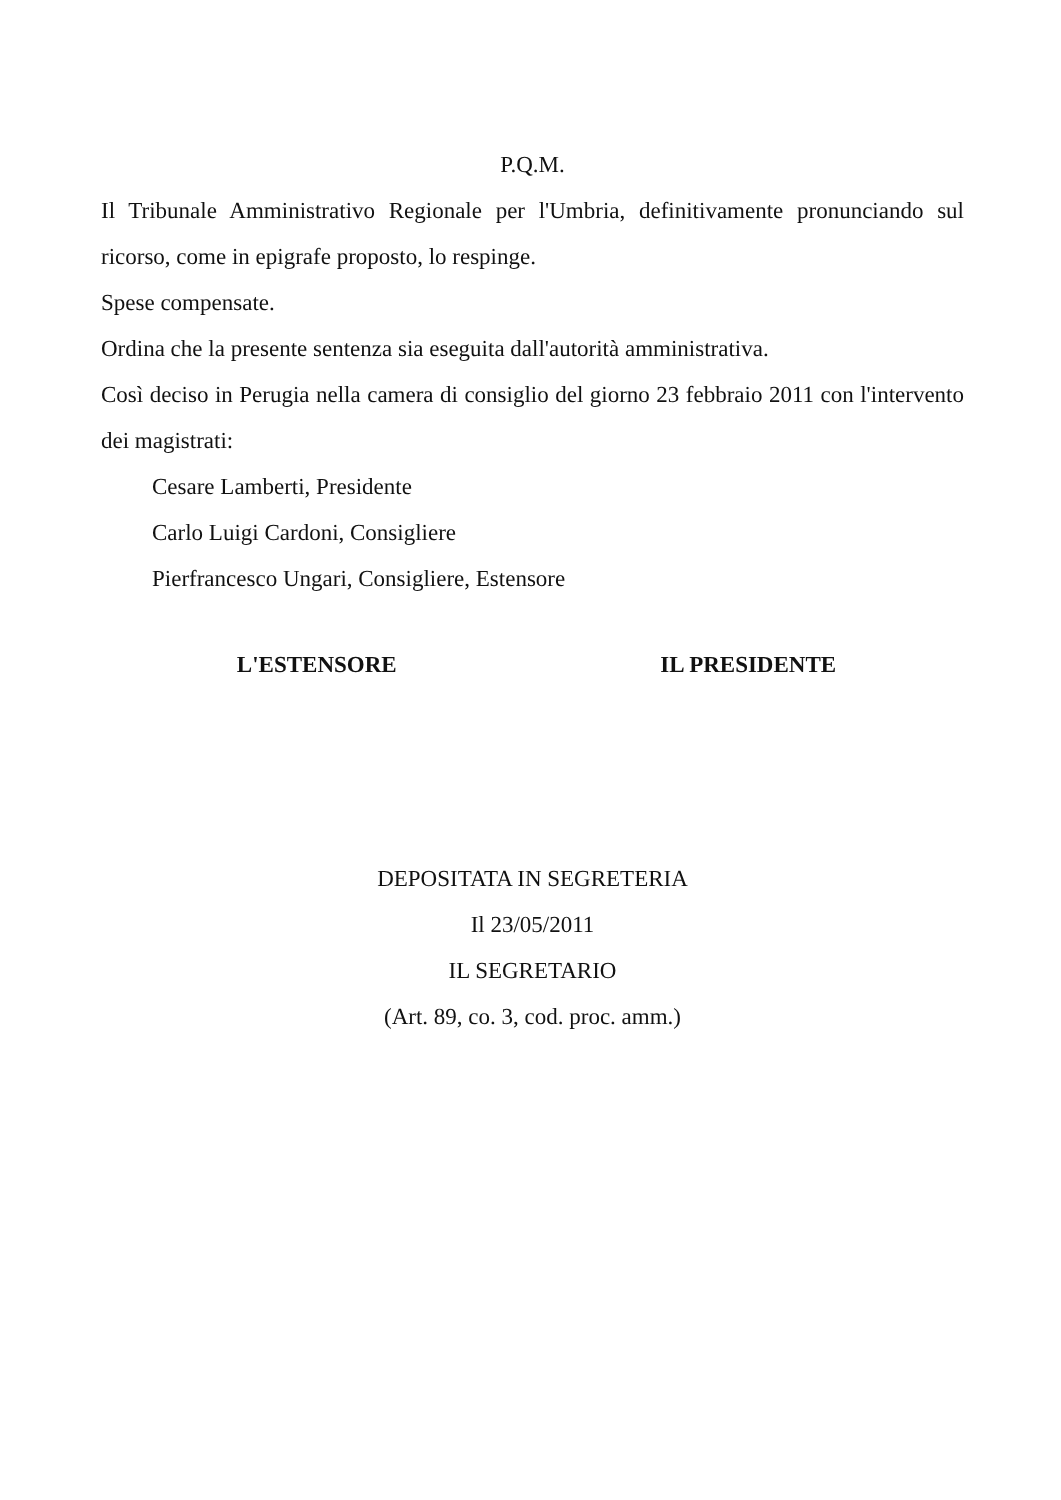P.Q.M.
Il Tribunale Amministrativo Regionale per l'Umbria, definitivamente pronunciando sul ricorso, come in epigrafe proposto, lo respinge.
Spese compensate.
Ordina che la presente sentenza sia eseguita dall'autorità amministrativa.
Così deciso in Perugia nella camera di consiglio del giorno 23 febbraio 2011 con l'intervento dei magistrati:
Cesare Lamberti, Presidente
Carlo Luigi Cardoni, Consigliere
Pierfrancesco Ungari, Consigliere, Estensore
L'ESTENSORE IL PRESIDENTE
DEPOSITATA IN SEGRETERIA
Il 23/05/2011
IL SEGRETARIO
(Art. 89, co. 3, cod. proc. amm.)